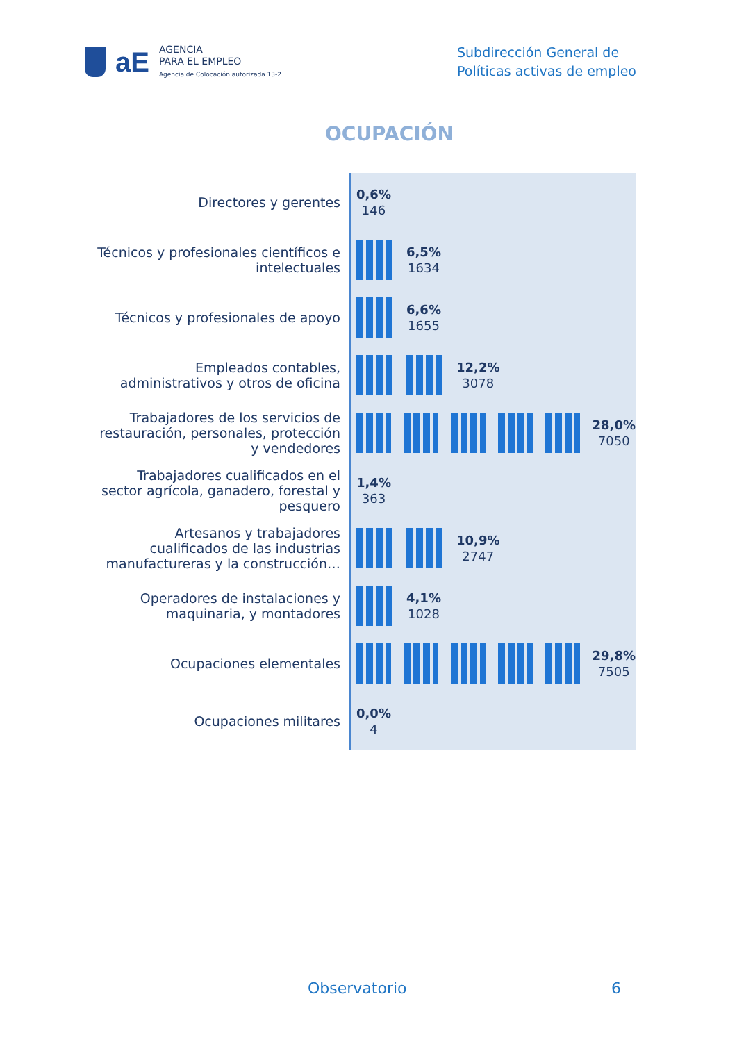aE
AGENCIA
PARA EL EMPLEO
Agencia de Colocación autorizada 13-2
Subdirección General de
Políticas activas de empleo
OCUPACIÓN
Directores y gerentes
Técnicos y profesionales científicos e intelectuales
Técnicos y profesionales de apoyo
Empleados contables, administrativos y otros de oficina
Trabajadores de los servicios de restauración, personales, protección y vendedores
Trabajadores cualificados en el sector agrícola, ganadero, forestal y pesquero
Artesanos y trabajadores cualificados de las industrias manufactureras y la construcción…
Operadores de instalaciones y maquinaria, y montadores
Ocupaciones elementales
Ocupaciones militares
0,6%
146
6,5%
1634
6,6%
1655
12,2%
3078
28,0%
7050
1,4%
363
10,9%
2747
4,1%
1028
29,8%
7505
0,0%
4
Observatorio 6